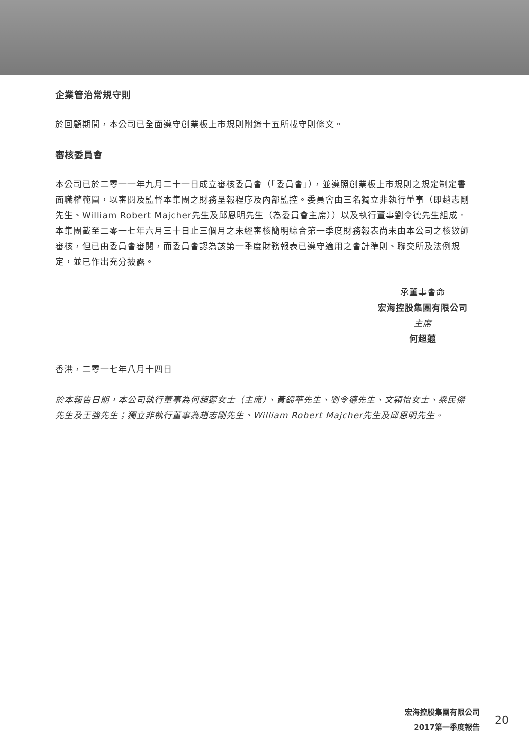企業管治常規守則
於回顧期間，本公司已全面遵守創業板上市規則附錄十五所載守則條文。
審核委員會
本公司已於二零一一年九月二十一日成立審核委員會（「委員會」），並遵照創業板上市規則之規定制定書面職權範圍，以審閱及監督本集團之財務呈報程序及內部監控。委員會由三名獨立非執行董事（即趙志剛先生、William Robert Majcher先生及邱恩明先生（為委員會主席））以及執行董事劉令德先生組成。本集團截至二零一七年六月三十日止三個月之未經審核簡明綜合第一季度財務報表尚未由本公司之核數師審核，但已由委員會審閱，而委員會認為該第一季度財務報表已遵守適用之會計準則、聯交所及法例規定，並已作出充分披露。
承董事會命
宏海控股集團有限公司
主席
何超蕸
香港，二零一七年八月十四日
於本報告日期，本公司執行董事為何超蕸女士（主席）、黃錦華先生、劉令德先生、文穎怡女士、梁民傑先生及王強先生；獨立非執行董事為趙志剛先生、William Robert Majcher先生及邱恩明先生。
宏海控股集團有限公司
2017第一季度報告
20